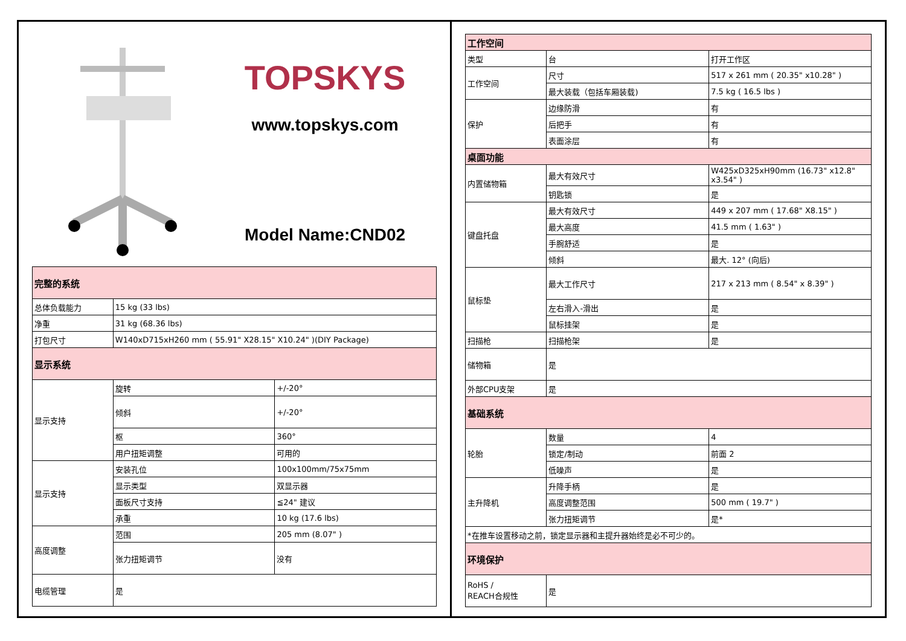TOPSKYS
www.topskys.com
Model Name:CND02
| 完整的系统 | | |
| 总体负载能力 | 15 kg (33 lbs) | |
| 净重 | 31 kg (68.36 lbs) | |
| 打包尺寸 | W140xD715xH260 mm ( 55.91" X28.15" X10.24" )(DIY Package) | |
| 显示系统 | | |
| 显示支持 | 旋转 | +/-20° |
| | 倾斜 | +/-20° |
| | 枢 | 360° |
| | 用户扭矩调整 | 可用的 |
| 显示支持 | 安装孔位 | 100x100mm/75x75mm |
| | 显示类型 | 双显示器 |
| | 面板尺寸支持 | ≦24" 建议 |
| | 承重 | 10 kg (17.6 lbs) |
| 高度调整 | 范围 | 205 mm (8.07" ) |
| | 张力扭矩调节 | 没有 |
| 电缆管理 | 是 | |
| 工作空间 | | |
| 类型 | 台 | 打开工作区 |
| 工作空间 | 尺寸 | 517 x 261 mm ( 20.35" x10.28" ) |
| | 最大装载（包括车厢装载) | 7.5 kg ( 16.5 lbs ) |
| 保护 | 边缘防滑 | 有 |
| | 后把手 | 有 |
| | 表面涂层 | 有 |
| 桌面功能 | | |
| 内置储物箱 | 最大有效尺寸 | W425xD325xH90mm (16.73" x12.8" x3.54" ) |
| | 钥匙锁 | 是 |
| 键盘托盘 | 最大有效尺寸 | 449 x 207 mm ( 17.68" X8.15" ) |
| | 最大高度 | 41.5 mm ( 1.63" ) |
| | 手腕舒适 | 是 |
| | 倾斜 | 最大. 12° (向后) |
| 鼠标垫 | 最大工作尺寸 | 217 x 213 mm ( 8.54" x 8.39" ) |
| | 左右滑入-滑出 | 是 |
| | 鼠标挂架 | 是 |
| 扫描枪 | 扫描枪架 | 是 |
| 储物箱 | 是 | |
| 外部CPU支架 | 是 | |
| 基础系统 | | |
| 轮胎 | 数量 | 4 |
| | 锁定/制动 | 前面 2 |
| | 低噪声 | 是 |
| 主升降机 | 升降手柄 | 是 |
| | 高度调整范围 | 500 mm ( 19.7" ) |
| | 张力扭矩调节 | 是* |
| *在推车设置移动之前，锁定显示器和主提升器始终是必不可少的。 | | |
| 环境保护 | | |
| RoHS / REACH合规性 | 是 | |